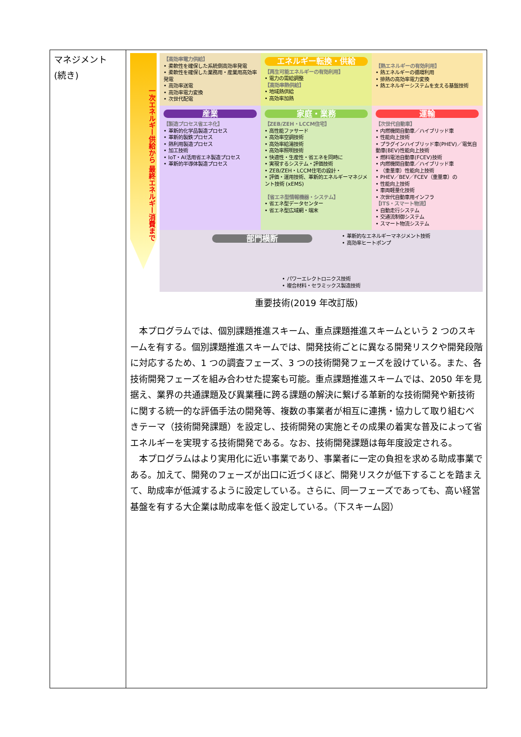| マネジメント (続き) | 一次エネルギー供給から 最終エネルギー消費まで 【高効率電力供給】 • 柔軟性を確保した系統側高効率発電 • 柔軟性を確保した業務用・産業用高効率発電 • 高効率送電 • 高効率電力変換 • 次世代配電 エネルギー転換・供給 【再生可能エネルギーの有効利用】 • 電力の需給調整 【高効率熱供給】 • 地域熱供給 • 高効率加熱 【熱エネルギーの有効利用】 • 熱エネルギーの循環利用 • 排熱の高効率電力変換 • 熱エネルギーシステムを支える基盤技術 産業 【製造プロセス省エネ化】 • 革新的化学品製造プロセス • 革新的製鉄プロセス • 熱利用製造プロセス • 加工技術 • IoT・AI活用省エネ製造プロセス • 革新的半導体製造プロセス 家庭・業務 【ZEB/ZEH・LCCM住宅】 • 高性能ファサード • 高効率空調技術 • 高効率給湯技術 • 高効率照明技術 • 快適性・生産性・省エネを同時に • 実現するシステム・評価技術 • ZEB/ZEH・LCCM住宅の設計・ • 評価・運用技術、革新的エネルギーマネジメント技術 (xEMS) 【省エネ型情報機器・システム】 • 省エネ型データセンター • 省エネ型広域網・端末 運輸 【次世代自動車】 • 内燃機関自動車／ハイブリッド車 • 性能向上技術 • プラグインハイブリッド車(PHEV)／電気自動車(BEV)性能向上技術 • 燃料電池自動車(FCEV)技術 • 内燃機関自動車／ハイブリッド車 • （重量車）性能向上技術 • PHEV／BEV／FCEV（重量車）の • 性能向上技術 • 車両軽量化技術 • 次世代自動車用インフラ 【ITS・スマート物流】 • 自動走行システム • 交通流制御システム • スマート物流システム 部門横断 • 革新的なエネルギーマネジメント技術 • 高効率ヒートポンプ • パワーエレクトロニクス技術 • 複合材料・セラミックス製造技術 重要技術(2019 年改訂版) 本プログラムでは、個別課題推進スキーム、重点課題推進スキームという 2 つのスキームを有する。個別課題推進スキームでは、開発技術ごとに異なる開発リスクや開発段階に対応するため、1 つの調査フェーズ、3 つの技術開発フェーズを設けている。また、各技術開発フェーズを組み合わせた提案も可能。重点課題推進スキームでは、2050 年を見据え、業界の共通課題及び異業種に跨る課題の解決に繋げる革新的な技術開発や新技術に関する統一的な評価手法の開発等、複数の事業者が相互に連携・協力して取り組むべきテーマ（技術開発課題）を設定し、技術開発の実施とその成果の着実な普及によって省エネルギーを実現する技術開発である。なお、技術開発課題は毎年度設定される。 本プログラムはより実用化に近い事業であり、事業者に一定の負担を求める助成事業である。加えて、開発のフェーズが出口に近づくほど、開発リスクが低下することを踏まえて、助成率が低減するように設定している。さらに、同一フェーズであっても、高い経営基盤を有する大企業は助成率を低く設定している。（下スキーム図） |